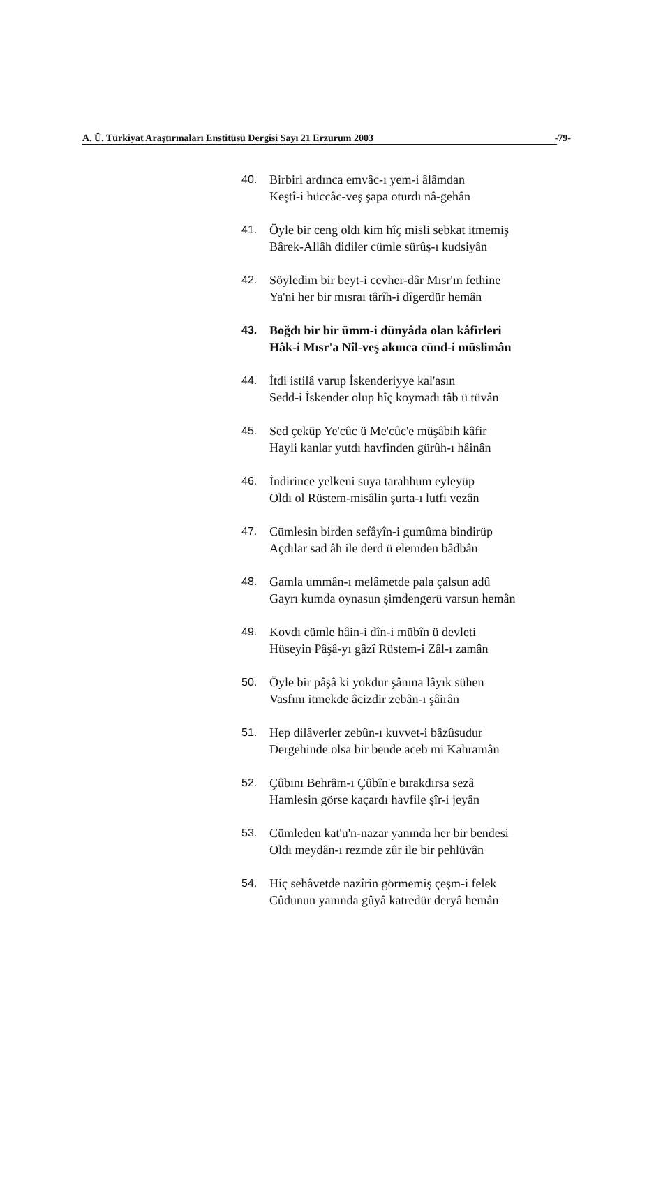A. Ü. Türkiyat Araştırmaları Enstitüsü Dergisi Sayı 21 Erzurum 2003 -79-
40. Birbiri ardınca emvâc-ı yem-i âlâmdan
Keştî-i hüccâc-veş şapa oturdı nâ-gehân
41. Öyle bir ceng oldı kim hîç misli sebkat itmemiş
Bârek-Allâh didiler cümle sürûş-ı kudsiyân
42. Söyledim bir beyt-i cevher-dâr Mısr'ın fethine
Ya'ni her bir mısraı târîh-i dîgerdür hemân
43. Boğdı bir bir ümm-i dünyâda olan kâfirleri
Hâk-i Mısr'a Nîl-veş akınca cünd-i müslimân
44. İtdi istilâ varup İskenderiyye kal'asın
Sedd-i İskender olup hîç koymadı tâb ü tüvân
45. Sed çeküp Ye'cûc ü Me'cûc'e müşâbih kâfir
Hayli kanlar yutdı havfinden gürûh-ı hâinân
46. İndirince yelkeni suya tarahhum eyleyüp
Oldı ol Rüstem-misâlin şurta-ı lutfı vezân
47. Cümlesin birden sefâyîn-i gumûma bindirüp
Açdılar sad âh ile derd ü elemden bâdbân
48. Gamla ummân-ı melâmetde pala çalsun adû
Gayrı kumda oynasun şimdengerü varsun hemân
49. Kovdı cümle hâin-i dîn-i mübîn ü devleti
Hüseyin Pâşâ-yı gâzî Rüstem-i Zâl-ı zamân
50. Öyle bir pâşâ ki yokdur şânına lâyık sühen
Vasfını itmekde âcizdir zebân-ı şâirân
51. Hep dilâverler zebûn-ı kuvvet-i bâzûsudur
Dergehinde olsa bir bende aceb mi Kahramân
52. Çûbını Behrâm-ı Çûbîn'e bırakdırsa sezâ
Hamlesin görse kaçardı havfile şîr-i jeyân
53. Cümleden kat'u'n-nazar yanında her bir bendesi
Oldı meydân-ı rezmde zûr ile bir pehlüvân
54. Hiç sehâvetde nazîrin görmemiş çeşm-i felek
Cûdunun yanında gûyâ katredür deryâ hemân